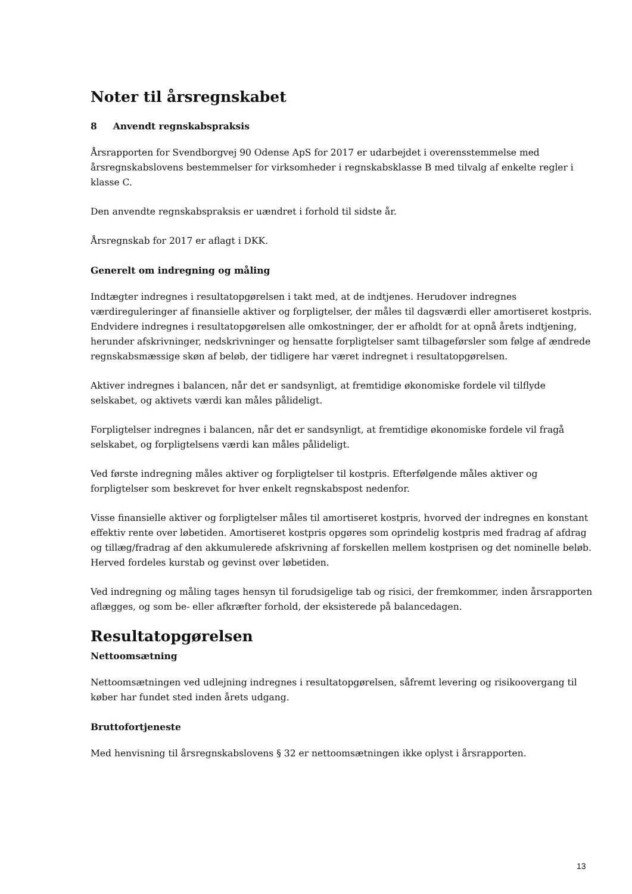Noter til årsregnskabet
8 Anvendt regnskabspraksis
Årsrapporten for Svendborgvej 90 Odense ApS for 2017 er udarbejdet i overensstemmelse med årsregnskabslovens bestemmelser for virksomheder i regnskabsklasse B med tilvalg af enkelte regler i klasse C.
Den anvendte regnskabspraksis er uændret i forhold til sidste år.
Årsregnskab for 2017 er aflagt i DKK.
Generelt om indregning og måling
Indtægter indregnes i resultatopgørelsen i takt med, at de indtjenes. Herudover indregnes værdireguleringer af finansielle aktiver og forpligtelser, der måles til dagsværdi eller amortiseret kostpris. Endvidere indregnes i resultatopgørelsen alle omkostninger, der er afholdt for at opnå årets indtjening, herunder afskrivninger, nedskrivninger og hensatte forpligtelser samt tilbageførsler som følge af ændrede regnskabsmæssige skøn af beløb, der tidligere har været indregnet i resultatopgørelsen.
Aktiver indregnes i balancen, når det er sandsynligt, at fremtidige økonomiske fordele vil tilflyde selskabet, og aktivets værdi kan måles pålideligt.
Forpligtelser indregnes i balancen, når det er sandsynligt, at fremtidige økonomiske fordele vil fragå selskabet, og forpligtelsens værdi kan måles pålideligt.
Ved første indregning måles aktiver og forpligtelser til kostpris. Efterfølgende måles aktiver og forpligtelser som beskrevet for hver enkelt regnskabspost nedenfor.
Visse finansielle aktiver og forpligtelser måles til amortiseret kostpris, hvorved der indregnes en konstant effektiv rente over løbetiden. Amortiseret kostpris opgøres som oprindelig kostpris med fradrag af afdrag og tillæg/fradrag af den akkumulerede afskrivning af forskellen mellem kostprisen og det nominelle beløb. Herved fordeles kurstab og gevinst over løbetiden.
Ved indregning og måling tages hensyn til forudsigelige tab og risici, der fremkommer, inden årsrapporten aflægges, og som be- eller afkræfter forhold, der eksisterede på balancedagen.
Resultatopgørelsen
Nettoomsætning
Nettoomsætningen ved udlejning indregnes i resultatopgørelsen, såfremt levering og risikoovergang til køber har fundet sted inden årets udgang.
Bruttofortjeneste
Med henvisning til årsregnskabslovens § 32 er nettoomsætningen ikke oplyst i årsrapporten.
13